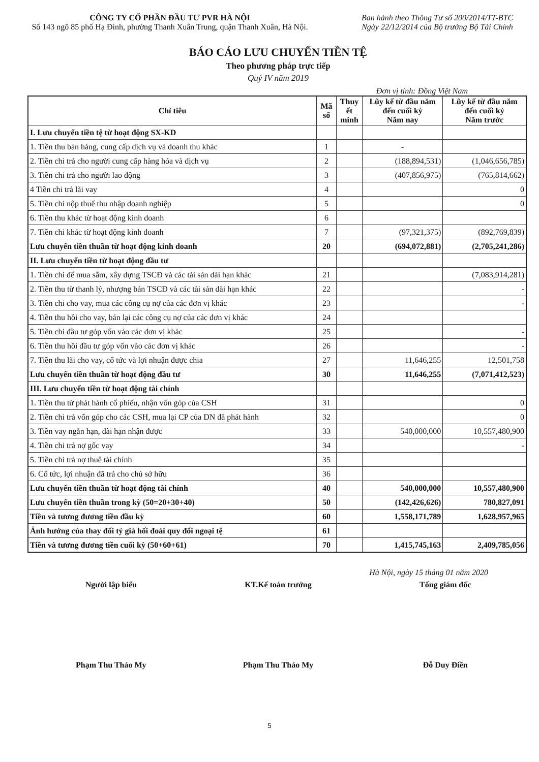CÔNG TY CỔ PHẦN ĐẦU TƯ PVR HÀ NỘI
Số 143 ngõ 85 phố Hạ Đình, phường Thanh Xuân Trung, quận Thanh Xuân, Hà Nội.
Ban hành theo Thông Tư số 200/2014/TT-BTC
Ngày 22/12/2014 của Bộ trưởng Bộ Tài Chính
BÁO CÁO LƯU CHUYỂN TIỀN TỆ
Theo phương pháp trực tiếp
Quý IV năm 2019
Đơn vị tính: Đồng Việt Nam
| Chỉ tiêu | Mã số | Thuy ết minh | Lũy kế từ đầu năm đến cuối kỳ Năm nay | Lũy kế từ đầu năm đến cuối kỳ Năm trước |
| --- | --- | --- | --- | --- |
| I. Lưu chuyển tiền tệ từ hoạt động SX-KD | | | | |
| 1. Tiền thu bán hàng, cung cấp dịch vụ và doanh thu khác | 1 | | - | |
| 2. Tiền chi trả cho người cung cấp hàng hóa và dịch vụ | 2 | | (188,894,531) | (1,046,656,785) |
| 3. Tiền chi trả cho người lao động | 3 | | (407,856,975) | (765,814,662) |
| 4 Tiền chi trả lãi vay | 4 | | | 0 |
| 5. Tiền chi nộp thuế thu nhập doanh nghiệp | 5 | | | 0 |
| 6. Tiền thu khác từ hoạt động kinh doanh | 6 | | | |
| 7. Tiền chi khác từ hoạt động kinh doanh | 7 | | (97,321,375) | (892,769,839) |
| Lưu chuyển tiền thuần từ hoạt động kinh doanh | 20 | | (694,072,881) | (2,705,241,286) |
| II. Lưu chuyển tiền từ hoạt động đầu tư | | | | |
| 1. Tiền chi để mua sắm, xây dựng TSCĐ và các tài sản dài hạn khác | 21 | | | (7,083,914,281) |
| 2. Tiền thu từ thanh lý, nhượng bán TSCĐ và các tài sản dài hạn khác | 22 | | | - |
| 3. Tiền chi cho vay, mua các công cụ nợ của các đơn vị khác | 23 | | | - |
| 4. Tiền thu hồi cho vay, bán lại các công cụ nợ của các đơn vị khác | 24 | | | |
| 5. Tiền chi đầu tư góp vốn vào các đơn vị khác | 25 | | | - |
| 6. Tiền thu hồi đầu tư góp vốn vào các đơn vị khác | 26 | | | - |
| 7. Tiền thu lãi cho vay, cổ tức và lợi nhuận được chia | 27 | | 11,646,255 | 12,501,758 |
| Lưu chuyển tiền thuần từ hoạt động đầu tư | 30 | | 11,646,255 | (7,071,412,523) |
| III. Lưu chuyển tiền từ hoạt động tài chính | | | | |
| 1. Tiền thu từ phát hành cổ phiếu, nhận vốn góp của CSH | 31 | | | 0 |
| 2. Tiền chi trả vốn góp cho các CSH, mua lại CP của DN đã phát hành | 32 | | | 0 |
| 3. Tiền vay ngắn hạn, dài hạn nhận được | 33 | | 540,000,000 | 10,557,480,900 |
| 4. Tiền chi trả nợ gốc vay | 34 | | | - |
| 5. Tiền chi trả nợ thuê tài chính | 35 | | | |
| 6. Cổ tức, lợi nhuận đã trả cho chủ sở hữu | 36 | | | |
| Lưu chuyển tiền thuần từ hoạt động tài chính | 40 | | 540,000,000 | 10,557,480,900 |
| Lưu chuyển tiền thuần trong kỳ (50=20+30+40) | 50 | | (142,426,626) | 780,827,091 |
| Tiền và tương đương tiền đầu kỳ | 60 | | 1,558,171,789 | 1,628,957,965 |
| Ảnh hưởng của thay đổi tỷ giá hối đoái quy đổi ngoại tệ | 61 | | | |
| Tiền và tương đương tiền cuối kỳ (50+60+61) | 70 | | 1,415,745,163 | 2,409,785,056 |
Hà Nội, ngày 15 tháng 01 năm 2020
Người lập biểu
Phạm Thu Thảo My
KT.Kế toán trưởng
Phạm Thu Thảo My
Tổng giám đốc
Đỗ Duy Điền
5